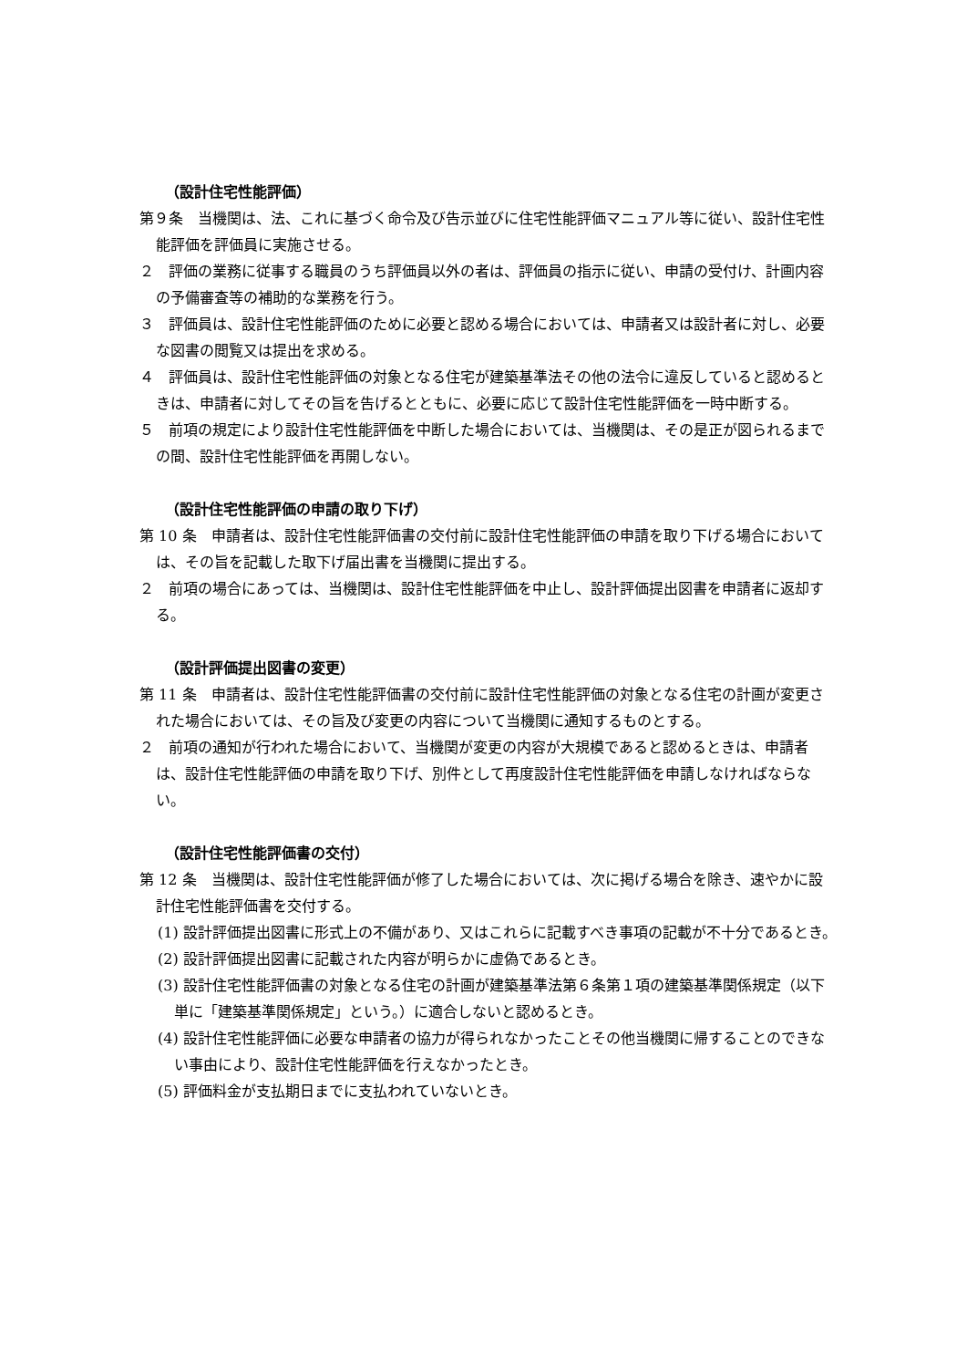（設計住宅性能評価）
第９条　当機関は、法、これに基づく命令及び告示並びに住宅性能評価マニュアル等に従い、設計住宅性能評価を評価員に実施させる。
２　評価の業務に従事する職員のうち評価員以外の者は、評価員の指示に従い、申請の受付け、計画内容の予備審査等の補助的な業務を行う。
３　評価員は、設計住宅性能評価のために必要と認める場合においては、申請者又は設計者に対し、必要な図書の閲覧又は提出を求める。
４　評価員は、設計住宅性能評価の対象となる住宅が建築基準法その他の法令に違反していると認めるときは、申請者に対してその旨を告げるとともに、必要に応じて設計住宅性能評価を一時中断する。
５　前項の規定により設計住宅性能評価を中断した場合においては、当機関は、その是正が図られるまでの間、設計住宅性能評価を再開しない。
（設計住宅性能評価の申請の取り下げ）
第 10 条　申請者は、設計住宅性能評価書の交付前に設計住宅性能評価の申請を取り下げる場合においては、その旨を記載した取下げ届出書を当機関に提出する。
２　前項の場合にあっては、当機関は、設計住宅性能評価を中止し、設計評価提出図書を申請者に返却する。
（設計評価提出図書の変更）
第 11 条　申請者は、設計住宅性能評価書の交付前に設計住宅性能評価の対象となる住宅の計画が変更された場合においては、その旨及び変更の内容について当機関に通知するものとする。
２　前項の通知が行われた場合において、当機関が変更の内容が大規模であると認めるときは、申請者は、設計住宅性能評価の申請を取り下げ、別件として再度設計住宅性能評価を申請しなければならない。
（設計住宅性能評価書の交付）
第 12 条　当機関は、設計住宅性能評価が修了した場合においては、次に掲げる場合を除き、速やかに設計住宅性能評価書を交付する。
(1) 設計評価提出図書に形式上の不備があり、又はこれらに記載すべき事項の記載が不十分であるとき。
(2) 設計評価提出図書に記載された内容が明らかに虚偽であるとき。
(3) 設計住宅性能評価書の対象となる住宅の計画が建築基準法第６条第１項の建築基準関係規定（以下単に「建築基準関係規定」という。）に適合しないと認めるとき。
(4) 設計住宅性能評価に必要な申請者の協力が得られなかったことその他当機関に帰することのできない事由により、設計住宅性能評価を行えなかったとき。
(5) 評価料金が支払期日までに支払われていないとき。